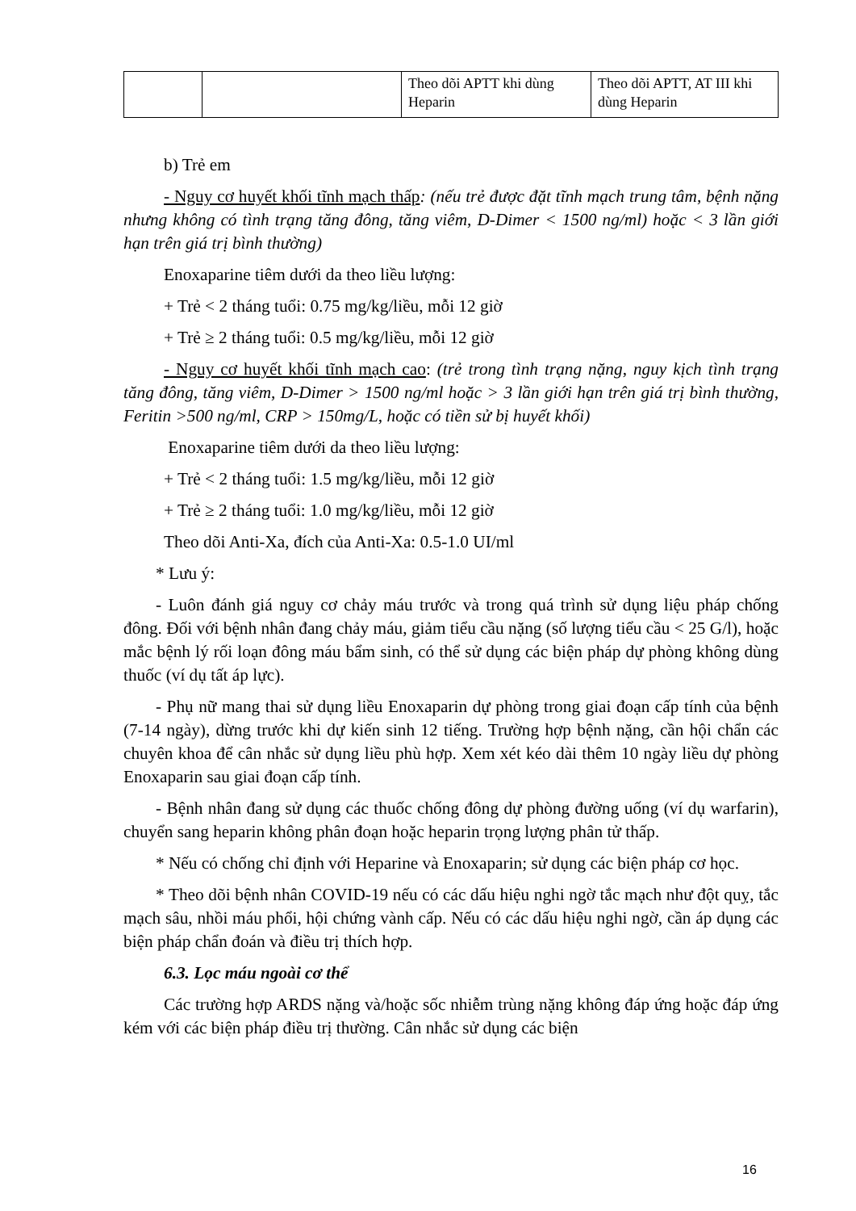| | | Theo dõi APTT khi dùng Heparin | Theo dõi APTT, AT III khi dùng Heparin |
b) Trẻ em
- Nguy cơ huyết khối tĩnh mạch thấp: (nếu trẻ được đặt tĩnh mạch trung tâm, bệnh nặng nhưng không có tình trạng tăng đông, tăng viêm, D-Dimer < 1500 ng/ml) hoặc < 3 lần giới hạn trên giá trị bình thường)
Enoxaparine tiêm dưới da theo liều lượng:
+ Trẻ < 2 tháng tuổi: 0.75 mg/kg/liều, mỗi 12 giờ
+ Trẻ ≥ 2 tháng tuổi: 0.5 mg/kg/liều, mỗi 12 giờ
- Nguy cơ huyết khối tĩnh mạch cao: (trẻ trong tình trạng nặng, nguy kịch tình trạng tăng đông, tăng viêm, D-Dimer > 1500 ng/ml hoặc > 3 lần giới hạn trên giá trị bình thường, Feritin >500 ng/ml, CRP > 150mg/L, hoặc có tiền sử bị huyết khối)
Enoxaparine tiêm dưới da theo liều lượng:
+ Trẻ < 2 tháng tuổi: 1.5 mg/kg/liều, mỗi 12 giờ
+ Trẻ ≥ 2 tháng tuổi: 1.0 mg/kg/liều, mỗi 12 giờ
Theo dõi Anti-Xa, đích của Anti-Xa: 0.5-1.0 UI/ml
* Lưu ý:
- Luôn đánh giá nguy cơ chảy máu trước và trong quá trình sử dụng liệu pháp chống đông. Đối với bệnh nhân đang chảy máu, giảm tiểu cầu nặng (số lượng tiểu cầu < 25 G/l), hoặc mắc bệnh lý rối loạn đông máu bẩm sinh, có thể sử dụng các biện pháp dự phòng không dùng thuốc (ví dụ tất áp lực).
- Phụ nữ mang thai sử dụng liều Enoxaparin dự phòng trong giai đoạn cấp tính của bệnh (7-14 ngày), dừng trước khi dự kiến sinh 12 tiếng. Trường hợp bệnh nặng, cần hội chẩn các chuyên khoa để cân nhắc sử dụng liều phù hợp. Xem xét kéo dài thêm 10 ngày liều dự phòng Enoxaparin sau giai đoạn cấp tính.
- Bệnh nhân đang sử dụng các thuốc chống đông dự phòng đường uống (ví dụ warfarin), chuyển sang heparin không phân đoạn hoặc heparin trọng lượng phân tử thấp.
* Nếu có chống chỉ định với Heparine và Enoxaparin; sử dụng các biện pháp cơ học.
* Theo dõi bệnh nhân COVID-19 nếu có các dấu hiệu nghi ngờ tắc mạch như đột quỵ, tắc mạch sâu, nhồi máu phổi, hội chứng vành cấp. Nếu có các dấu hiệu nghi ngờ, cần áp dụng các biện pháp chẩn đoán và điều trị thích hợp.
6.3. Lọc máu ngoài cơ thể
Các trường hợp ARDS nặng và/hoặc sốc nhiễm trùng nặng không đáp ứng hoặc đáp ứng kém với các biện pháp điều trị thường. Cân nhắc sử dụng các biện
16